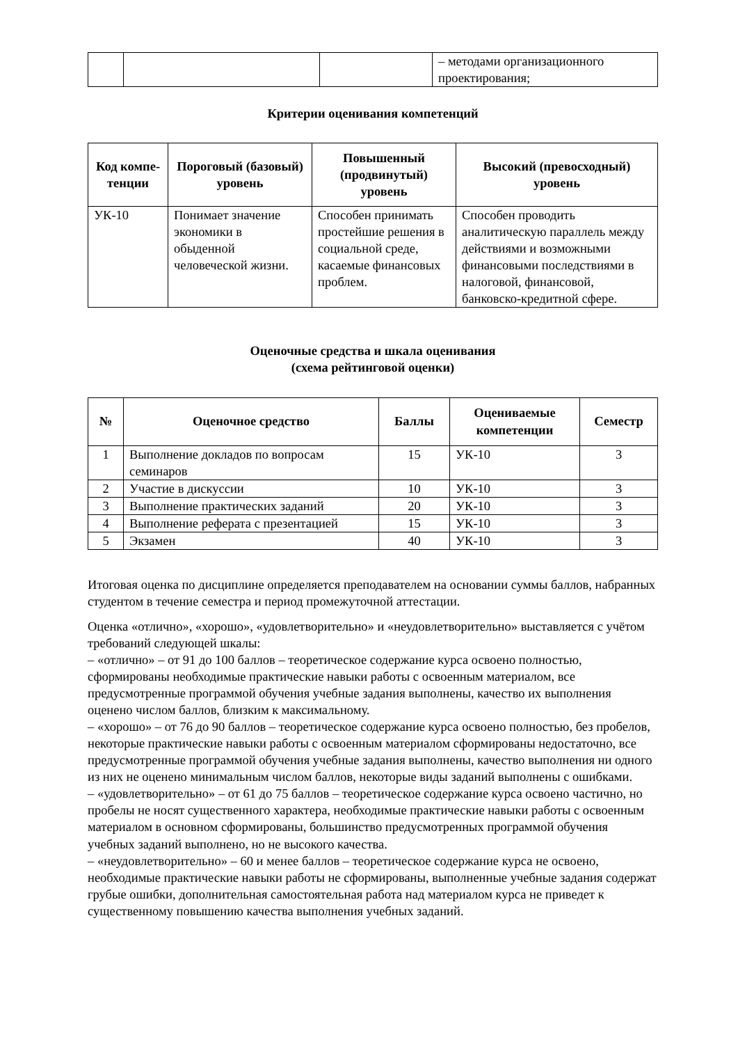| | | | – методами организационного проектирования; |
Критерии оценивания компетенций
| Код компе-тенции | Пороговый (базовый) уровень | Повышенный (продвинутый) уровень | Высокий (превосходный) уровень |
| --- | --- | --- | --- |
| УК-10 | Понимает значение экономики в обыденной человеческой жизни. | Способен принимать простейшие решения в социальной среде, касаемые финансовых проблем. | Способен проводить аналитическую параллель между действиями и возможными финансовыми последствиями в налоговой, финансовой, банковско-кредитной сфере. |
Оценочные средства и шкала оценивания
(схема рейтинговой оценки)
| № | Оценочное средство | Баллы | Оцениваемые компетенции | Семестр |
| --- | --- | --- | --- | --- |
| 1 | Выполнение докладов по вопросам семинаров | 15 | УК-10 | 3 |
| 2 | Участие в дискуссии | 10 | УК-10 | 3 |
| 3 | Выполнение практических заданий | 20 | УК-10 | 3 |
| 4 | Выполнение реферата с презентацией | 15 | УК-10 | 3 |
| 5 | Экзамен | 40 | УК-10 | 3 |
Итоговая оценка по дисциплине определяется преподавателем на основании суммы баллов, набранных студентом в течение семестра и период промежуточной аттестации.
Оценка «отлично», «хорошо», «удовлетворительно» и «неудовлетворительно» выставляется с учётом требований следующей шкалы:
– «отлично» – от 91 до 100 баллов – теоретическое содержание курса освоено полностью, сформированы необходимые практические навыки работы с освоенным материалом, все предусмотренные программой обучения учебные задания выполнены, качество их выполнения оценено числом баллов, близким к максимальному.
– «хорошо» – от 76 до 90 баллов – теоретическое содержание курса освоено полностью, без пробелов, некоторые практические навыки работы с освоенным материалом сформированы недостаточно, все предусмотренные программой обучения учебные задания выполнены, качество выполнения ни одного из них не оценено минимальным числом баллов, некоторые виды заданий выполнены с ошибками.
– «удовлетворительно» – от 61 до 75 баллов – теоретическое содержание курса освоено частично, но пробелы не носят существенного характера, необходимые практические навыки работы с освоенным материалом в основном сформированы, большинство предусмотренных программой обучения учебных заданий выполнено, но не высокого качества.
– «неудовлетворительно» – 60 и менее баллов – теоретическое содержание курса не освоено, необходимые практические навыки работы не сформированы, выполненные учебные задания содержат грубые ошибки, дополнительная самостоятельная работа над материалом курса не приведет к существенному повышению качества выполнения учебных заданий.